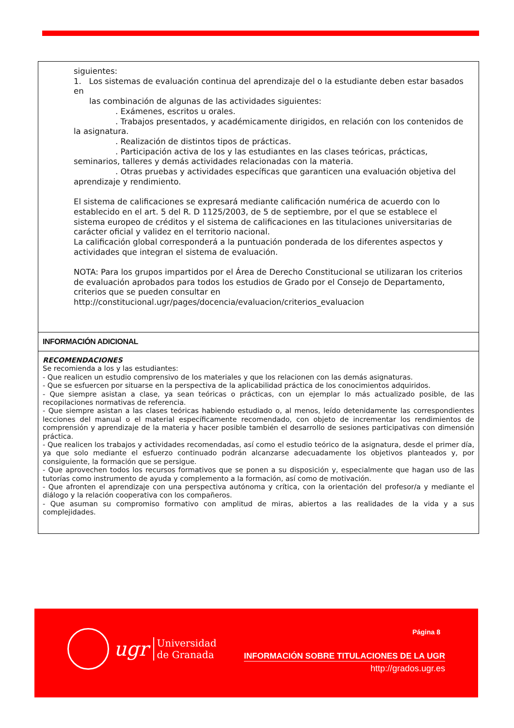siguientes:
1. Los sistemas de evaluación continua del aprendizaje del o la estudiante deben estar basados en
las combinación de algunas de las actividades siguientes:
. Exámenes, escritos u orales.
. Trabajos presentados, y académicamente dirigidos, en relación con los contenidos de la asignatura.
. Realización de distintos tipos de prácticas.
. Participación activa de los y las estudiantes en las clases teóricas, prácticas, seminarios, talleres y demás actividades relacionadas con la materia.
. Otras pruebas y actividades específicas que garanticen una evaluación objetiva del aprendizaje y rendimiento.
El sistema de calificaciones se expresará mediante calificación numérica de acuerdo con lo establecido en el art. 5 del R. D 1125/2003, de 5 de septiembre, por el que se establece el sistema europeo de créditos y el sistema de calificaciones en las titulaciones universitarias de carácter oficial y validez en el territorio nacional.
La calificación global corresponderá a la puntuación ponderada de los diferentes aspectos y actividades que integran el sistema de evaluación.
NOTA: Para los grupos impartidos por el Área de Derecho Constitucional se utilizaran los criterios de evaluación aprobados para todos los estudios de Grado por el Consejo de Departamento, criterios que se pueden consultar en http://constitucional.ugr/pages/docencia/evaluacion/criterios_evaluacion
INFORMACIÓN ADICIONAL
RECOMENDACIONES
Se recomienda a los y las estudiantes:
- Que realicen un estudio comprensivo de los materiales y que los relacionen con las demás asignaturas.
- Que se esfuercen por situarse en la perspectiva de la aplicabilidad práctica de los conocimientos adquiridos.
- Que siempre asistan a clase, ya sean teóricas o prácticas, con un ejemplar lo más actualizado posible, de las recopilaciones normativas de referencia.
- Que siempre asistan a las clases teóricas habiendo estudiado o, al menos, leído detenidamente las correspondientes lecciones del manual o el material específicamente recomendado, con objeto de incrementar los rendimientos de comprensión y aprendizaje de la materia y hacer posible también el desarrollo de sesiones participativas con dimensión práctica.
- Que realicen los trabajos y actividades recomendadas, así como el estudio teórico de la asignatura, desde el primer día, ya que solo mediante el esfuerzo continuado podrán alcanzarse adecuadamente los objetivos planteados y, por consiguiente, la formación que se persigue.
- Que aprovechen todos los recursos formativos que se ponen a su disposición y, especialmente que hagan uso de las tutorías como instrumento de ayuda y complemento a la formación, así como de motivación.
- Que afronten el aprendizaje con una perspectiva autónoma y crítica, con la orientación del profesor/a y mediante el diálogo y la relación cooperativa con los compañeros.
- Que asuman su compromiso formativo con amplitud de miras, abiertos a las realidades de la vida y a sus complejidades.
ugr Universidad
de Granada
Página 8
INFORMACIÓN SOBRE TITULACIONES DE LA UGR
http://grados.ugr.es